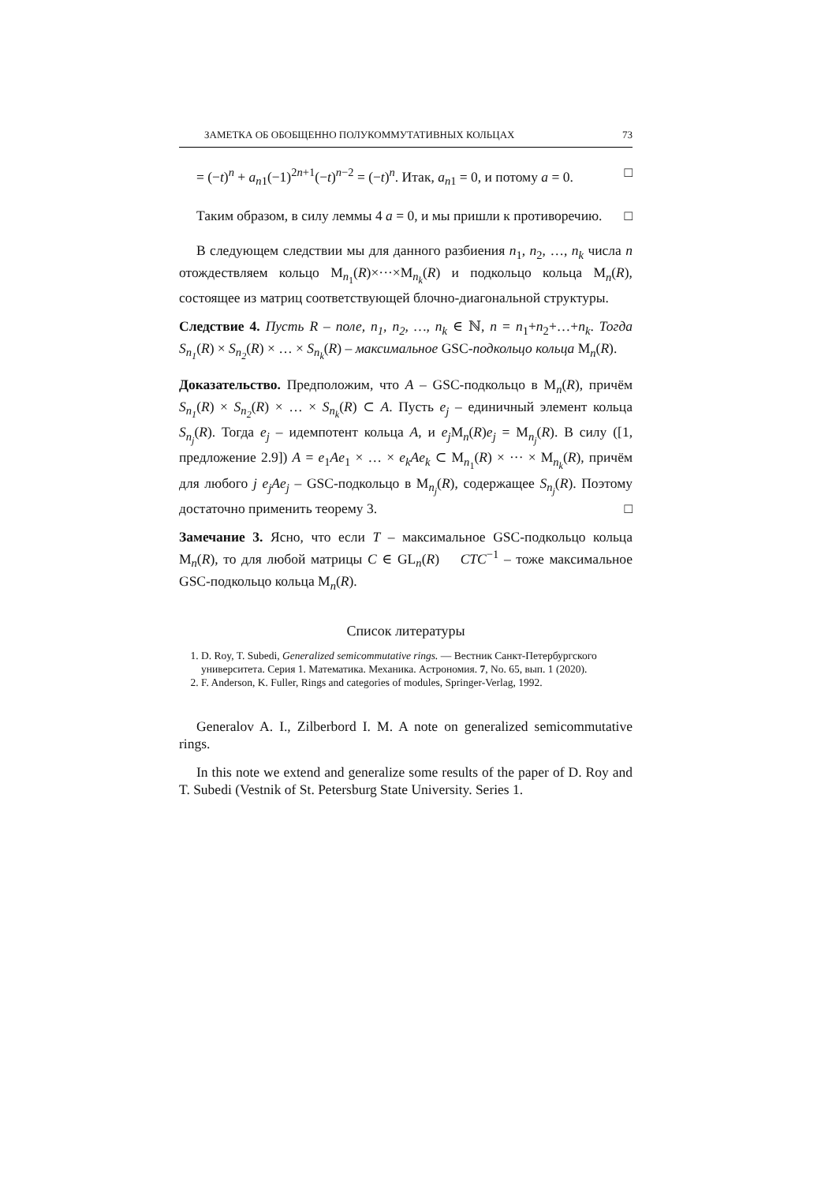ЗАМЕТКА ОБ ОБОБЩЕННО ПОЛУКОММУТАТИВНЫХ КОЛЬЦАХ 73
= (−t)<sup>n</sup> + a<sub>n1</sub>(−1)<sup>2n+1</sup>(−t)<sup>n−2</sup> = (−t)<sup>n</sup>. Итак, a<sub>n1</sub> = 0, и потому a = 0. □
Таким образом, в силу леммы 4 a = 0, и мы пришли к противоречию. □
В следующем следствии мы для данного разбиения n<sub>1</sub>, n<sub>2</sub>, …, n<sub>k</sub> числа n отождествляем кольцо M<sub>n<sub>1</sub></sub>(R)×···×M<sub>n<sub>k</sub></sub>(R) и подкольцо кольца M<sub>n</sub>(R), состоящее из матриц соответствующей блочно-диагональной структуры.
Следствие 4. Пусть R – поле, n<sub>1</sub>, n<sub>2</sub>, …, n<sub>k</sub> ∈ ℕ, n = n<sub>1</sub>+n<sub>2</sub>+…+n<sub>k</sub>. Тогда S<sub>n<sub>1</sub></sub>(R) × S<sub>n<sub>2</sub></sub>(R) × … × S<sub>n<sub>k</sub></sub>(R) – максимальное GSC-подкольцо кольца M<sub>n</sub>(R).
Доказательство. Предположим, что A – GSC-подкольцо в M<sub>n</sub>(R), причём S<sub>n<sub>1</sub></sub>(R) × S<sub>n<sub>2</sub></sub>(R) × … × S<sub>n<sub>k</sub></sub>(R) ⊂ A. Пусть e<sub>j</sub> – единичный элемент кольца S<sub>n<sub>j</sub></sub>(R). Тогда e<sub>j</sub> – идемпотент кольца A, и e<sub>j</sub> M<sub>n</sub>(R)e<sub>j</sub> = M<sub>n<sub>j</sub></sub>(R). В силу ([1, предложение 2.9]) A = e<sub>1</sub>Ae<sub>1</sub> × … × e<sub>k</sub>Ae<sub>k</sub> ⊂ M<sub>n<sub>1</sub></sub>(R) × ··· × M<sub>n<sub>k</sub></sub>(R), причём для любого j e<sub>j</sub>Ae<sub>j</sub> – GSC-подкольцо в M<sub>n<sub>j</sub></sub>(R), содержащее S<sub>n<sub>j</sub></sub>(R). Поэтому достаточно применить теорему 3. □
Замечание 3. Ясно, что если T – максимальное GSC-подкольцо кольца M<sub>n</sub>(R), то для любой матрицы C ∈ GL<sub>n</sub>(R) CTC<sup>−1</sup> – тоже максимальное GSC-подкольцо кольца M<sub>n</sub>(R).
Список литературы
1. D. Roy, T. Subedi, Generalized semicommutative rings. — Вестник Санкт-Петербургского университета. Серия 1. Математика. Механика. Астрономия. 7, No. 65, вып. 1 (2020).
2. F. Anderson, K. Fuller, Rings and categories of modules, Springer-Verlag, 1992.
Generalov A. I., Zilberbord I. M. A note on generalized semicommutative rings.
In this note we extend and generalize some results of the paper of D. Roy and T. Subedi (Vestnik of St. Petersburg State University. Series 1.